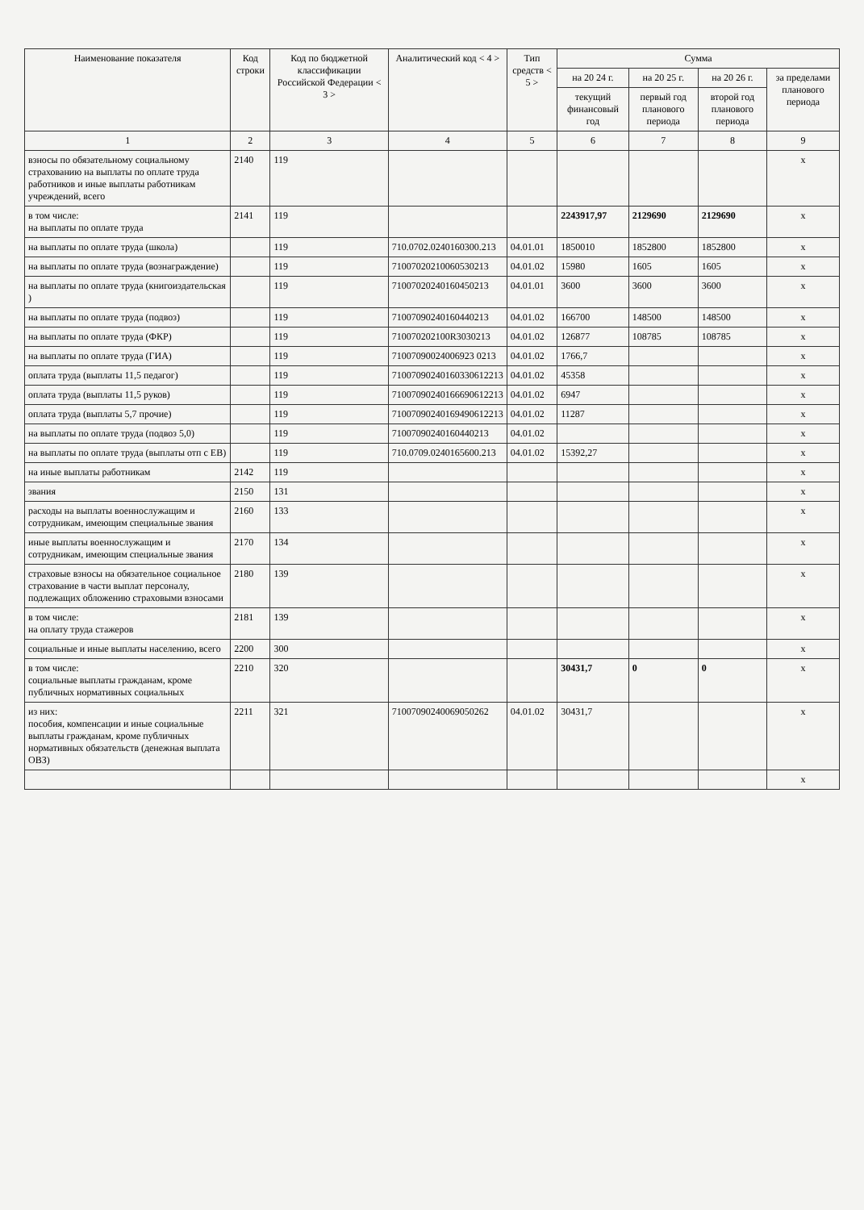| Наименование показателя | Код строки | Код по бюджетной классификации Российской Федерации < 3 > | Аналитический код < 4 > | Тип средств < 5 > | Сумма | | | |
| --- | --- | --- | --- | --- | --- | --- | --- | --- |
| | | | | | на 20 24 г. | на 20 25 г. | на 20 26 г. | за пределами планового периода |
| | | | | | текущий финансовый год | первый год планового периода | второй год планового периода | |
| 1 | 2 | 3 | 4 | 5 | 6 | 7 | 8 | 9 |
| взносы по обязательному социальному страхованию на выплаты по оплате труда работников и иные выплаты работникам учреждений, всего | 2140 | 119 | | | | | | x |
| в том числе: на выплаты по оплате труда | 2141 | 119 | | | 2243917,97 | 2129690 | 2129690 | x |
| на выплаты по оплате труда (школа) | | 119 | 710.0702.0240160300.213 | 04.01.01 | 1850010 | 1852800 | 1852800 | x |
| на выплаты по оплате труда (вознаграждение) | | 119 | 71007020210060530213 | 04.01.02 | 15980 | 1605 | 1605 | x |
| на выплаты по оплате труда (книгоиздательская ) | | 119 | 71007020240160450213 | 04.01.01 | 3600 | 3600 | 3600 | x |
| на выплаты по оплате труда (подвоз) | | 119 | 71007090240160440213 | 04.01.02 | 166700 | 148500 | 148500 | x |
| на выплаты по оплате труда (ФКР) | | 119 | 710070202100R3030213 | 04.01.02 | 126877 | 108785 | 108785 | x |
| на выплаты по оплате труда (ГИА) | | 119 | 71007090024006923 0213 | 04.01.02 | 1766,7 | | | x |
| оплата труда (выплаты 11,5 педагог) | | 119 | 71007090240160330612213 | 04.01.02 | 45358 | | | x |
| оплата труда (выплаты 11,5 руков) | | 119 | 71007090240166690612213 | 04.01.02 | 6947 | | | x |
| оплата труда (выплаты 5,7 прочие) | | 119 | 71007090240169490612213 | 04.01.02 | 11287 | | | x |
| на выплаты по оплате труда (подвоз 5,0) | | 119 | 71007090240160440213 | 04.01.02 | | | | x |
| на выплаты по оплате труда (выплаты отп с ЕВ) | | 119 | 710.0709.0240165600.213 | 04.01.02 | 15392,27 | | | x |
| на иные выплаты работникам | 2142 | 119 | | | | | | x |
| звания | 2150 | 131 | | | | | | x |
| расходы на выплаты военнослужащим и сотрудникам, имеющим специальные звания | 2160 | 133 | | | | | | x |
| иные выплаты военнослужащим и сотрудникам, имеющим специальные звания | 2170 | 134 | | | | | | x |
| страховые взносы на обязательное социальное страхование в части выплат персоналу, подлежащих обложению страховыми взносами | 2180 | 139 | | | | | | x |
| в том числе: на оплату труда стажеров | 2181 | 139 | | | | | | x |
| социальные и иные выплаты населению, всего | 2200 | 300 | | | | | | x |
| в том числе: социальные выплаты гражданам, кроме публичных нормативных социальных | 2210 | 320 | | | 30431,7 | 0 | 0 | x |
| из них: пособия, компенсации и иные социальные выплаты гражданам, кроме публичных нормативных обязательств (денежная выплата ОВЗ) | 2211 | 321 | 71007090240069050262 | 04.01.02 | 30431,7 | | | x |
| | | | | | | | | x |